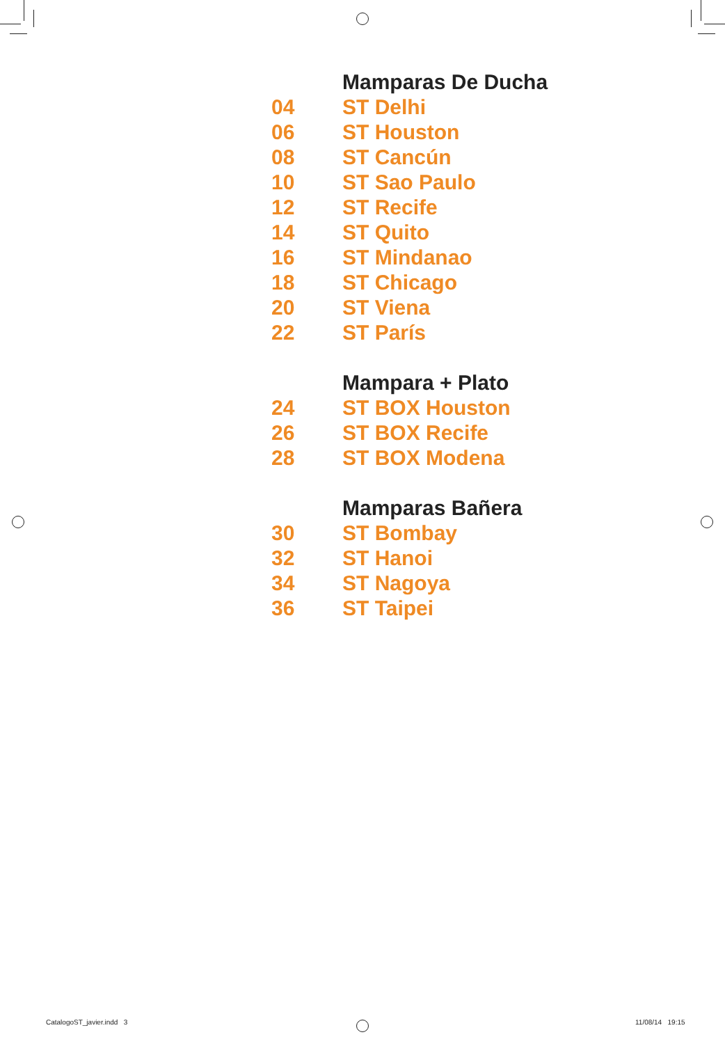| | Mamparas De Ducha |
| 04 | ST Delhi |
| 06 | ST Houston |
| 08 | ST Cancún |
| 10 | ST Sao Paulo |
| 12 | ST Recife |
| 14 | ST Quito |
| 16 | ST Mindanao |
| 18 | ST Chicago |
| 20 | ST Viena |
| 22 | ST París |
| | Mampara + Plato |
| 24 | ST BOX Houston |
| 26 | ST BOX Recife |
| 28 | ST BOX Modena |
| | Mamparas Bañera |
| 30 | ST Bombay |
| 32 | ST Hanoi |
| 34 | ST Nagoya |
| 36 | ST Taipei |
CatalogoST_javier.indd 3 11/08/14 19:15